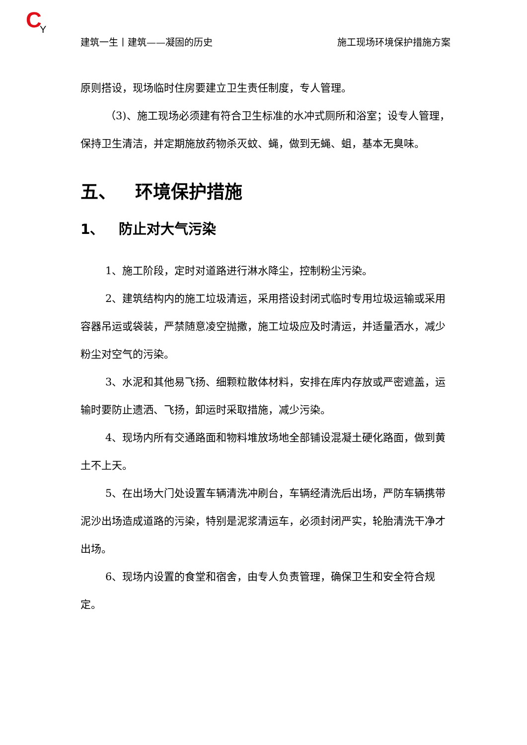C
Y
建筑一生丨建筑——凝固的历史 施工现场环境保护措施方案
原则搭设，现场临时住房要建立卫生责任制度，专人管理。
（3)、施工现场必须建有符合卫生标准的水冲式厕所和浴室；设专人管理，保持卫生清洁，并定期施放药物杀灭蚊、蝇，做到无蝇、蛆，基本无臭味。
五、 环境保护措施
1、 防止对大气污染
1、施工阶段，定时对道路进行淋水降尘，控制粉尘污染。
2、建筑结构内的施工垃圾清运，采用搭设封闭式临时专用垃圾运输或采用容器吊运或袋装，严禁随意凌空抛撒，施工垃圾应及时清运，并适量洒水，减少粉尘对空气的污染。
3、水泥和其他易飞扬、细颗粒散体材料，安排在库内存放或严密遮盖，运输时要防止遗洒、飞扬，卸运时采取措施，减少污染。
4、现场内所有交通路面和物料堆放场地全部铺设混凝土硬化路面，做到黄土不上天。
5、在出场大门处设置车辆清洗冲刷台，车辆经清洗后出场，严防车辆携带泥沙出场造成道路的污染，特别是泥浆清运车，必须封闭严实，轮胎清洗干净才出场。
6、现场内设置的食堂和宿舍，由专人负责管理，确保卫生和安全符合规定。